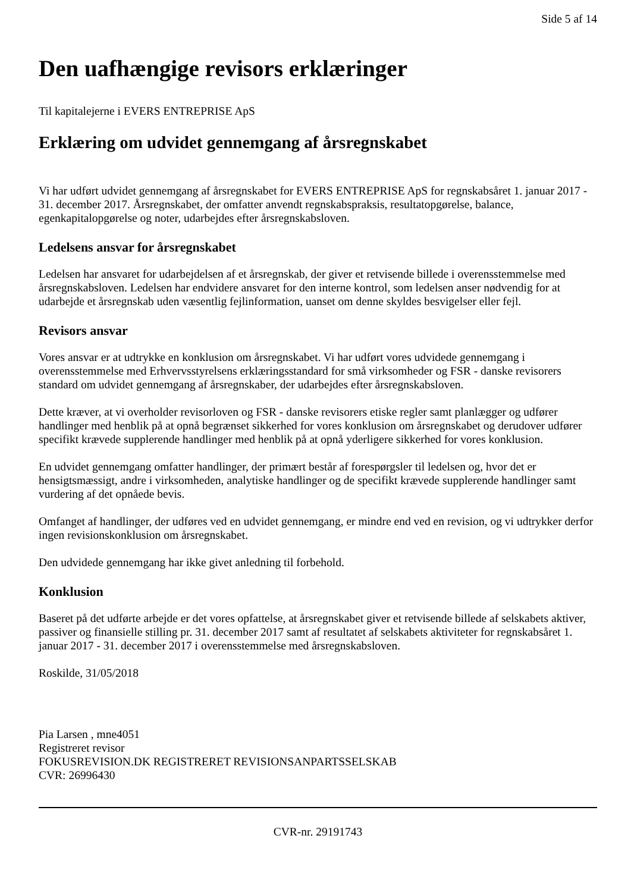Side 5 af 14
Den uafhængige revisors erklæringer
Til kapitalejerne i EVERS ENTREPRISE ApS
Erklæring om udvidet gennemgang af årsregnskabet
Vi har udført udvidet gennemgang af årsregnskabet for EVERS ENTREPRISE ApS for regnskabsåret 1. januar 2017 - 31. december 2017. Årsregnskabet, der omfatter anvendt regnskabspraksis, resultatopgørelse, balance, egenkapitalopgørelse og noter, udarbejdes efter årsregnskabsloven.
Ledelsens ansvar for årsregnskabet
Ledelsen har ansvaret for udarbejdelsen af et årsregnskab, der giver et retvisende billede i overensstemmelse med årsregnskabsloven. Ledelsen har endvidere ansvaret for den interne kontrol, som ledelsen anser nødvendig for at udarbejde et årsregnskab uden væsentlig fejlinformation, uanset om denne skyldes besvigelser eller fejl.
Revisors ansvar
Vores ansvar er at udtrykke en konklusion om årsregnskabet. Vi har udført vores udvidede gennemgang i overensstemmelse med Erhvervsstyrelsens erklæringsstandard for små virksomheder og FSR - danske revisorers standard om udvidet gennemgang af årsregnskaber, der udarbejdes efter årsregnskabsloven.
Dette kræver, at vi overholder revisorloven og FSR - danske revisorers etiske regler samt planlægger og udfører handlinger med henblik på at opnå begrænset sikkerhed for vores konklusion om årsregnskabet og derudover udfører specifikt krævede supplerende handlinger med henblik på at opnå yderligere sikkerhed for vores konklusion.
En udvidet gennemgang omfatter handlinger, der primært består af forespørgsler til ledelsen og, hvor det er hensigtsmæssigt, andre i virksomheden, analytiske handlinger og de specifikt krævede supplerende handlinger samt vurdering af det opnåede bevis.
Omfanget af handlinger, der udføres ved en udvidet gennemgang, er mindre end ved en revision, og vi udtrykker derfor ingen revisionskonklusion om årsregnskabet.
Den udvidede gennemgang har ikke givet anledning til forbehold.
Konklusion
Baseret på det udførte arbejde er det vores opfattelse, at årsregnskabet giver et retvisende billede af selskabets aktiver, passiver og finansielle stilling pr. 31. december 2017 samt af resultatet af selskabets aktiviteter for regnskabsåret 1. januar 2017 - 31. december 2017 i overensstemmelse med årsregnskabsloven.
Roskilde, 31/05/2018
Pia Larsen , mne4051
Registreret revisor
FOKUSREVISION.DK REGISTRERET REVISIONSANPARTSSELSKAB
CVR: 26996430
CVR-nr. 29191743